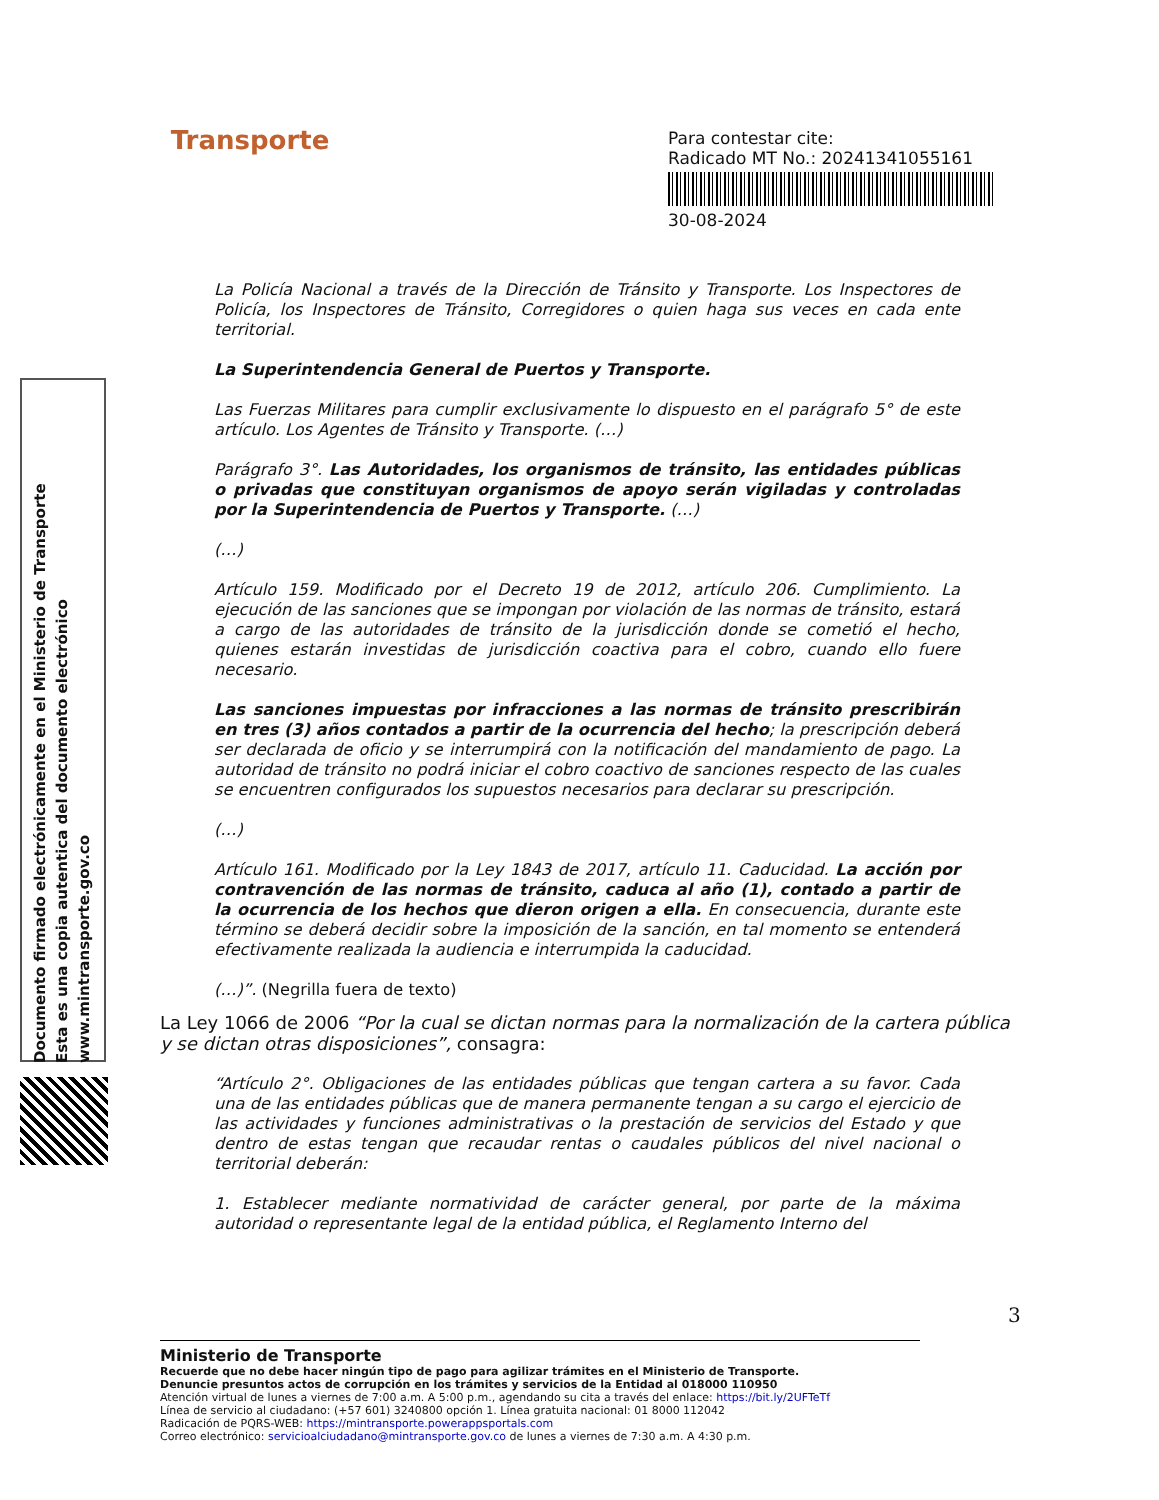Transporte
Para contestar cite:
Radicado MT No.: 20241341055161
30-08-2024
Documento firmado electrónicamente en el Ministerio de Transporte
Esta es una copia autentica del documento electrónico
www.mintransporte.gov.co
La Policía Nacional a través de la Dirección de Tránsito y Transporte. Los Inspectores de Policía, los Inspectores de Tránsito, Corregidores o quien haga sus veces en cada ente territorial.
La Superintendencia General de Puertos y Transporte.
Las Fuerzas Militares para cumplir exclusivamente lo dispuesto en el parágrafo 5° de este artículo. Los Agentes de Tránsito y Transporte. (…)
Parágrafo 3°. Las Autoridades, los organismos de tránsito, las entidades públicas o privadas que constituyan organismos de apoyo serán vigiladas y controladas por la Superintendencia de Puertos y Transporte. (…)
(…)
Artículo 159. Modificado por el Decreto 19 de 2012, artículo 206. Cumplimiento. La ejecución de las sanciones que se impongan por violación de las normas de tránsito, estará a cargo de las autoridades de tránsito de la jurisdicción donde se cometió el hecho, quienes estarán investidas de jurisdicción coactiva para el cobro, cuando ello fuere necesario.
Las sanciones impuestas por infracciones a las normas de tránsito prescribirán en tres (3) años contados a partir de la ocurrencia del hecho; la prescripción deberá ser declarada de oficio y se interrumpirá con la notificación del mandamiento de pago. La autoridad de tránsito no podrá iniciar el cobro coactivo de sanciones respecto de las cuales se encuentren configurados los supuestos necesarios para declarar su prescripción.
(…)
Artículo 161. Modificado por la Ley 1843 de 2017, artículo 11. Caducidad. La acción por contravención de las normas de tránsito, caduca al año (1), contado a partir de la ocurrencia de los hechos que dieron origen a ella. En consecuencia, durante este término se deberá decidir sobre la imposición de la sanción, en tal momento se entenderá efectivamente realizada la audiencia e interrumpida la caducidad.
(…)”. (Negrilla fuera de texto)
La Ley 1066 de 2006 “Por la cual se dictan normas para la normalización de la cartera pública y se dictan otras disposiciones”, consagra:
“Artículo 2°. Obligaciones de las entidades públicas que tengan cartera a su favor. Cada una de las entidades públicas que de manera permanente tengan a su cargo el ejercicio de las actividades y funciones administrativas o la prestación de servicios del Estado y que dentro de estas tengan que recaudar rentas o caudales públicos del nivel nacional o territorial deberán:
1. Establecer mediante normatividad de carácter general, por parte de la máxima autoridad o representante legal de la entidad pública, el Reglamento Interno del
3
Ministerio de Transporte
Recuerde que no debe hacer ningún tipo de pago para agilizar trámites en el Ministerio de Transporte.
Denuncie presuntos actos de corrupción en los trámites y servicios de la Entidad al 018000 110950
Atención virtual de lunes a viernes de 7:00 a.m. A 5:00 p.m., agendando su cita a través del enlace: https://bit.ly/2UFTeTf
Línea de servicio al ciudadano: (+57 601) 3240800 opción 1. Línea gratuita nacional: 01 8000 112042
Radicación de PQRS-WEB: https://mintransporte.powerappsportals.com
Correo electrónico: servicioalciudadano@mintransporte.gov.co de lunes a viernes de 7:30 a.m. A 4:30 p.m.